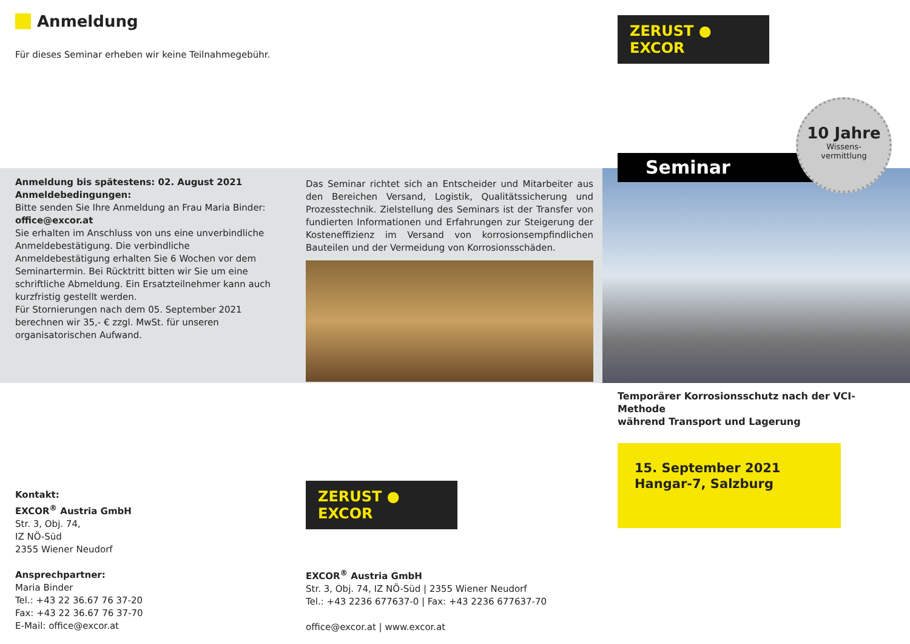Anmeldung
Für dieses Seminar erheben wir keine Teilnahmegebühr.
Anmeldung bis spätestens: 02. August 2021
Anmeldebedingungen:
Bitte senden Sie Ihre Anmeldung an Frau Maria Binder:
office@excor.at
Sie erhalten im Anschluss von uns eine unverbindliche Anmeldebestätigung. Die verbindliche Anmeldebestätigung erhalten Sie 6 Wochen vor dem Seminartermin. Bei Rücktritt bitten wir Sie um eine schriftliche Abmeldung. Ein Ersatzteilnehmer kann auch kurzfristig gestellt werden.
Für Stornierungen nach dem 05. September 2021 berechnen wir 35,- € zzgl. MwSt. für unseren organisatorischen Aufwand.
Das Seminar richtet sich an Entscheider und Mitarbeiter aus den Bereichen Versand, Logistik, Qualitätssicherung und Prozesstechnik. Zielstellung des Seminars ist der Transfer von fundierten Informationen und Erfahrungen zur Steigerung der Kosteneffizienz im Versand von korrosionsempfindlichen Bauteilen und der Vermeidung von Korrosionsschäden.
ZERUST ● EXCOR
Seminar
10 Jahre
Wissens-
vermittlung
Temporärer Korrosionsschutz nach der VCI-Methode
während Transport und Lagerung
15. September 2021
Hangar-7, Salzburg
Kontakt:
EXCOR<sup>®</sup> Austria GmbH
Str. 3, Obj. 74,
IZ NÖ-Süd
2355 Wiener Neudorf
Ansprechpartner:
Maria Binder
Tel.: +43 22 36.67 76 37-20
Fax: +43 22 36.67 76 37-70
E-Mail: office@excor.at
ZERUST ● EXCOR
EXCOR<sup>®</sup> Austria GmbH
Str. 3, Obj. 74, IZ NÖ-Süd | 2355 Wiener Neudorf
Tel.: +43 2236 677637-0 | Fax: +43 2236 677637-70
office@excor.at | www.excor.at